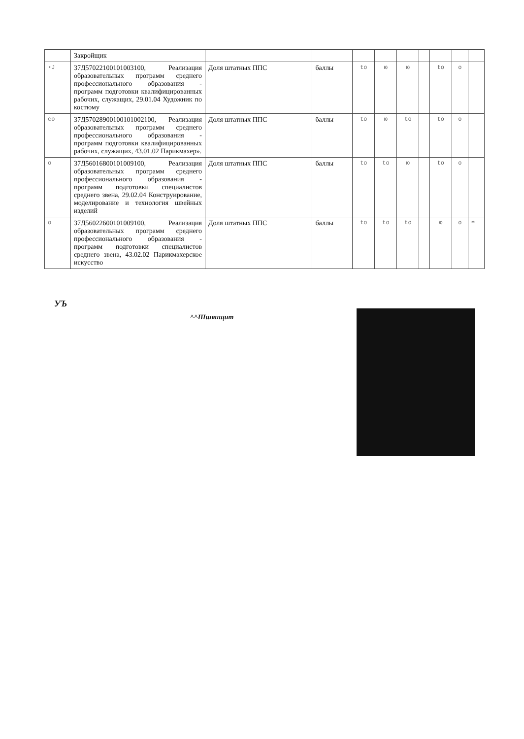| | Закройщик | | | | | | | | | |
| •J | 37Д57022100101003100, Реализация образовательных программ среднего профессионального образования - программ подготовки квалифицированных рабочих, служащих, 29.01.04 Художник по костюму | Доля штатных ППС | баллы | to | ю | ю | | to | о | |
| со | 37Д57028900100101002100, Реализация образовательных программ среднего профессионального образования - программ подготовки квалифицированных рабочих, служащих, 43.01.02 Парикмахер». | Доля штатных ППС | баллы | to | ю | to | | to | о | |
| о | 37Д56016800101009100, Реализация образовательных программ среднего профессионального образования - программ подготовки специалистов среднего звена, 29.02.04 Конструирование, моделирование и технология швейных изделий | Доля штатных ППС | баллы | to | to | ю | | to | о | |
| о | 37Д56022600101009100, Реализация образовательных программ среднего профессионального образования - программ подготовки специалистов среднего звена, 43.02.02 Парикмахерское искусство | Доля штатных ППС | баллы | to | to | to | | ю | о | * |
УЪ
^^Шшяищит